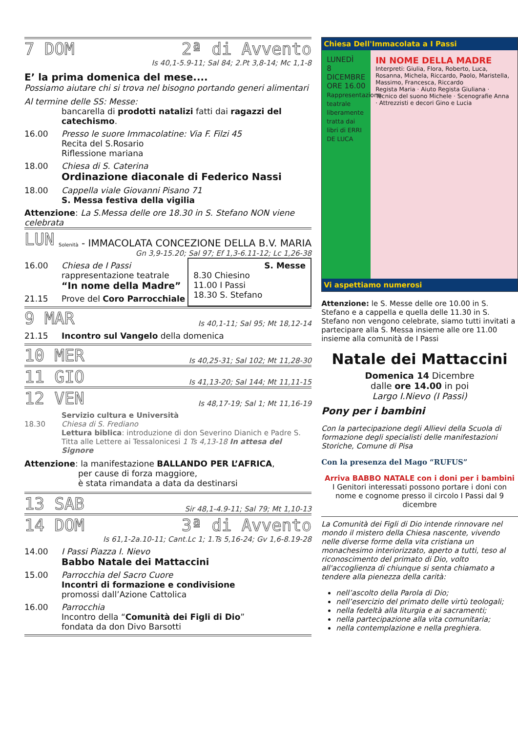7 DOM 2ª di Avvento
Is 40,1-5.9-11; Sal 84; 2.Pt 3,8-14; Mc 1,1-8
E’ la prima domenica del mese....
Possiamo aiutare chi si trova nel bisogno portando generi alimentari
Al termine delle SS: Messe:
bancarella di prodotti natalizi fatti dai ragazzi del catechismo.
16.00 Presso le suore Immacolatine: Via F. Filzi 45
Recita del S.Rosario
Riflessione mariana
18.00 Chiesa di S. Caterina
Ordinazione diaconale di Federico Nassi
18.00 Cappella viale Giovanni Pisano 71
S. Messa festiva della vigilia
Attenzione: La S.Messa delle ore 18.30 in S. Stefano NON viene celebrata
LUN Solenità - IMMACOLATA CONCEZIONE DELLA B.V. MARIA
Gn 3,9-15.20; Sal 97; Ef 1,3-6.11-12; Lc 1,26-38
16.00 Chiesa de I Passi
rappresentazione teatrale
“In nome della Madre”
21.15 Prove del Coro Parrocchiale
S. Messe
8.30 Chiesino
11.00 I Passi
18.30 S. Stefano
9 MAR Is 40,1-11; Sal 95; Mt 18,12-14
21.15 Incontro sul Vangelo della domenica
10 MER Is 40,25-31; Sal 102; Mt 11,28-30
11 GIO Is 41,13-20; Sal 144; Mt 11,11-15
12 VEN Is 48,17-19; Sal 1; Mt 11,16-19
18.30 Servizio cultura e Università
Chiesa di S. Frediano
Lettura biblica: introduzione di don Severino Dianich e Padre S. Titta alle Lettere ai Tessalonicesi 1 Ts 4,13-18 In attesa del Signore
Attenzione: la manifestazione BALLANDO PER L’AFRICA,
per cause di forza maggiore,
è stata rimandata a data da destinarsi
13 SAB Sir 48,1-4.9-11; Sal 79; Mt 1,10-13
14 DOM 3ª di Avvento
Is 61,1-2a.10-11; Cant.Lc 1; 1.Ts 5,16-24; Gv 1,6-8.19-28
14.00 I Passi Piazza I. Nievo
Babbo Natale dei Mattaccini
15.00 Parrocchia del Sacro Cuore
Incontri di formazione e condivisione
promossi dall’Azione Cattolica
16.00 Parrocchia
Incontro della “Comunità dei Figli di Dio”
fondata da don Divo Barsotti
Chiesa Dell'Immacolata a I Passi
LUNEDÌ
8
DICEMBRE
ORE 16.00
Rappresentazione teatrale liberamente tratta dai libri di ERRI DE LUCA
IN NOME DELLA MADRE
Interpreti: Giulia, Flora, Roberto, Luca, Rosanna, Michela, Riccardo, Paolo, Maristella, Massimo, Francesca, Riccardo
Regista Maria · Aiuto Regista Giuliana · Tecnico del suono Michele · Scenografie Anna · Attrezzisti e decori Gino e Lucia
Vi aspettiamo numerosi
Attenzione: le S. Messe delle ore 10.00 in S. Stefano e a cappella e quella delle 11.30 in S. Stefano non vengono celebrate, siamo tutti invitati a partecipare alla S. Messa insieme alle ore 11.00 insieme alla comunità de I Passi
Natale dei Mattaccini
Domenica 14 Dicembre
dalle ore 14.00 in poi
Largo I.Nievo (I Passi)
Pony per i bambini
Con la partecipazione degli Allievi della Scuola di formazione degli specialisti delle manifestazioni Storiche, Comune di Pisa
Con la presenza del Mago “RUFUS”
Arriva BABBO NATALE con i doni per i bambini
I Genitori interessati possono portare i doni con nome e cognome presso il circolo I Passi dal 9 dicembre
La Comunità dei Figli di Dio intende rinnovare nel mondo il mistero della Chiesa nascente, vivendo nelle diverse forme della vita cristiana un monachesimo interiorizzato, aperto a tutti, teso al riconoscimento del primato di Dio, volto all'accoglienza di chiunque si senta chiamato a tendere alla pienezza della carità:
nell’ascolto della Parola di Dio;
nell’esercizio del primato delle virtù teologali;
nella fedeltà alla liturgia e ai sacramenti;
nella partecipazione alla vita comunitaria;
nella contemplazione e nella preghiera.